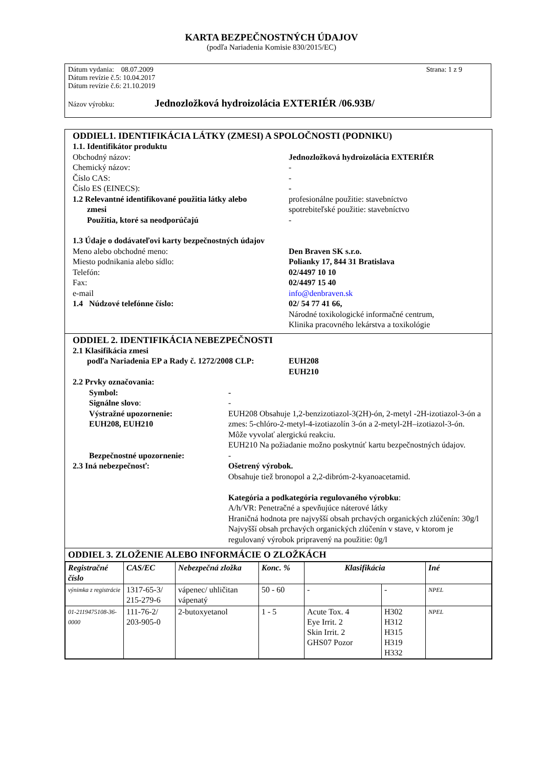KARTA BEZPEČNOSTNÝCH ÚDAJOV
(podľa Nariadenia Komisie 830/2015/EC)
Dátum vydania: 08.07.2009 Strana: 1 z 9
Dátum revízie č.5: 10.04.2017
Dátum revízie č.6: 21.10.2019
Názov výrobku: Jednozložková hydroizolácia EXTERIÉR /06.93B/
ODDIEL1. IDENTIFIKÁCIA LÁTKY (ZMESI) A SPOLOČNOSTI (PODNIKU)
1.1. Identifikátor produktu
Obchodný názov: Jednozložková hydroizolácia EXTERIÉR
Chemický názov: -
Číslo CAS: -
Číslo ES (EINECS): -
1.2 Relevantné identifikované použitia látky alebo
zmesi
Použitia, ktoré sa neodporúčajú profesionálne použitie: stavebníctvo
spotrebiteľské použitie: stavebníctvo
-
1.3 Údaje o dodávateľovi karty bezpečnostných údajov
Meno alebo obchodné meno: Den Braven SK s.r.o.
Miesto podnikania alebo sídlo: Polianky 17, 844 31 Bratislava
Telefón: 02/4497 10 10
Fax: 02/4497 15 40
e-mail info@denbraven.sk
1.4 Núdzové telefónne číslo: 02/ 54 77 41 66,
Národné toxikologické informačné centrum,
Klinika pracovného lekárstva a toxikológie
ODDIEL 2. IDENTIFIKÁCIA NEBEZPEČNOSTI
2.1 Klasifikácia zmesi
podľa Nariadenia EP a Rady č. 1272/2008 CLP: EUH208
EUH210
2.2 Prvky označovania:
Symbol: -
Signálne slovo: -
Výstražné upozornenie:
EUH208, EUH210 EUH208 Obsahuje 1,2-benzizotiazol-3(2H)-ón, 2-metyl -2H-izotiazol-3-ón a zmes: 5-chlóro-2-metyl-4-izotiazolín 3-ón a 2-metyl-2H–izotiazol-3-ón. Môže vyvolať alergickú reakciu.
EUH210 Na požiadanie možno poskytnúť kartu bezpečnostných údajov.
Bezpečnostné upozornenie: -
2.3 Iná nebezpečnosť: Ošetrený výrobok.
Obsahuje tiež bronopol a 2,2-dibróm-2-kyanoacetamid.
Kategória a podkategória regulovaného výrobku:
A/h/VR: Penetračné a spevňujúce náterové látky
Hraničná hodnota pre najvyšší obsah prchavých organických zlúčenín: 30g/l
Najvyšší obsah prchavých organických zlúčenín v stave, v ktorom je regulovaný výrobok pripravený na použitie: 0g/l
ODDIEL 3. ZLOŽENIE ALEBO INFORMÁCIE O ZLOŽKÁCH
| Registračné číslo | CAS/EC | Nebezpečná zložka | Konc. % | Klasifikácia | | Iné |
| --- | --- | --- | --- | --- | --- | --- |
| výnimka z registrácie | 1317-65-3/ 215-279-6 | vápenec/ uhličitan vápenatý | 50 - 60 | - | - | NPEL |
| 01-2119475108-36-0000 | 111-76-2/ 203-905-0 | 2-butoxyetanol | 1 - 5 | Acute Tox. 4 Eye Irrit. 2 Skin Irrit. 2 GHS07 Pozor | H302 H312 H315 H319 H332 | NPEL |